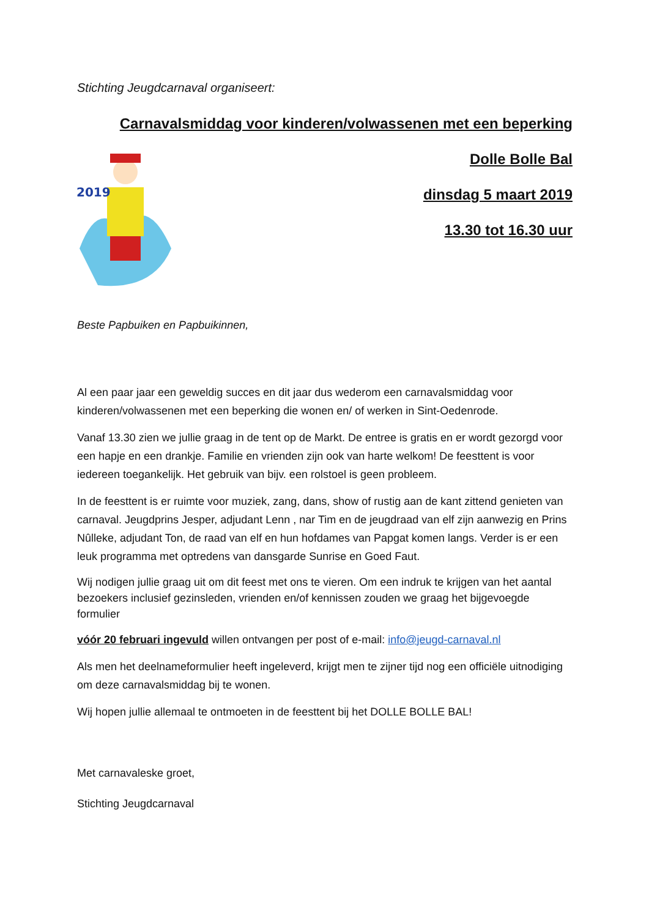Stichting Jeugdcarnaval organiseert:
Carnavalsmiddag voor kinderen/volwassenen met een beperking
2019
Dolle Bolle Bal
dinsdag 5 maart 2019
13.30 tot 16.30 uur
Beste Papbuiken en Papbuikinnen,
Al een paar jaar een geweldig succes en dit jaar dus wederom een carnavalsmiddag voor kinderen/volwassenen met een beperking die wonen en/ of werken in Sint-Oedenrode.
Vanaf 13.30 zien we jullie graag in de tent op de Markt. De entree is gratis en er wordt gezorgd voor een hapje en een drankje. Familie en vrienden zijn ook van harte welkom! De feesttent is voor iedereen toegankelijk. Het gebruik van bijv. een rolstoel is geen probleem.
In de feesttent is er ruimte voor muziek, zang, dans, show of rustig aan de kant zittend genieten van carnaval. Jeugdprins Jesper, adjudant Lenn , nar Tim en de jeugdraad van elf zijn aanwezig en Prins Nûlleke, adjudant Ton, de raad van elf en hun hofdames van Papgat komen langs. Verder is er een leuk programma met optredens van dansgarde Sunrise en Goed Faut.
Wij nodigen jullie graag uit om dit feest met ons te vieren. Om een indruk te krijgen van het aantal bezoekers inclusief gezinsleden, vrienden en/of kennissen zouden we graag het bijgevoegde formulier
vóór 20 februari ingevuld willen ontvangen per post of e-mail: info@jeugd-carnaval.nl
Als men het deelnameformulier heeft ingeleverd, krijgt men te zijner tijd nog een officiële uitnodiging om deze carnavalsmiddag bij te wonen.
Wij hopen jullie allemaal te ontmoeten in de feesttent bij het DOLLE BOLLE BAL!
Met carnavaleske groet,
Stichting Jeugdcarnaval